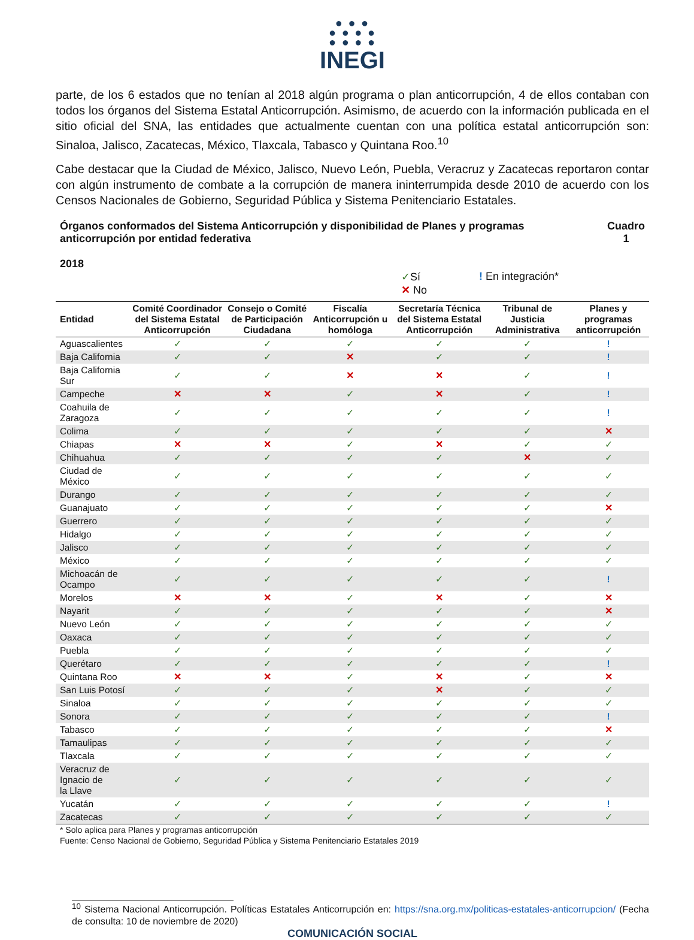● ● ●
● ● ● ●
● ● ● ●
INEGI
parte, de los 6 estados que no tenían al 2018 algún programa o plan anticorrupción, 4 de ellos contaban con todos los órganos del Sistema Estatal Anticorrupción. Asimismo, de acuerdo con la información publicada en el sitio oficial del SNA, las entidades que actualmente cuentan con una política estatal anticorrupción son: Sinaloa, Jalisco, Zacatecas, México, Tlaxcala, Tabasco y Quintana Roo.<sup>10</sup>
Cabe destacar que la Ciudad de México, Jalisco, Nuevo León, Puebla, Veracruz y Zacatecas reportaron contar con algún instrumento de combate a la corrupción de manera ininterrumpida desde 2010 de acuerdo con los Censos Nacionales de Gobierno, Seguridad Pública y Sistema Penitenciario Estatales.
Órganos conformados del Sistema Anticorrupción y disponibilidad de Planes y programas
anticorrupción por entidad federativa
2018
Cuadro
1
✓Sí
✕ No
! En integración*
| Entidad | Comité Coordinador del Sistema Estatal Anticorrupción | Consejo o Comité de Participación Ciudadana | Fiscalía Anticorrupción u homóloga | Secretaría Técnica del Sistema Estatal Anticorrupción | Tribunal de Justicia Administrativa | Planes y programas anticorrupción |
| --- | --- | --- | --- | --- | --- | --- |
| Aguascalientes | ✓ | ✓ | ✓ | ✓ | ✓ | ! |
| Baja California | ✓ | ✓ | ✕ | ✓ | ✓ | ! |
| Baja California Sur | ✓ | ✓ | ✕ | ✕ | ✓ | ! |
| Campeche | ✕ | ✕ | ✓ | ✕ | ✓ | ! |
| Coahuila de Zaragoza | ✓ | ✓ | ✓ | ✓ | ✓ | ! |
| Colima | ✓ | ✓ | ✓ | ✓ | ✓ | ✕ |
| Chiapas | ✕ | ✕ | ✓ | ✕ | ✓ | ✓ |
| Chihuahua | ✓ | ✓ | ✓ | ✓ | ✕ | ✓ |
| Ciudad de México | ✓ | ✓ | ✓ | ✓ | ✓ | ✓ |
| Durango | ✓ | ✓ | ✓ | ✓ | ✓ | ✓ |
| Guanajuato | ✓ | ✓ | ✓ | ✓ | ✓ | ✕ |
| Guerrero | ✓ | ✓ | ✓ | ✓ | ✓ | ✓ |
| Hidalgo | ✓ | ✓ | ✓ | ✓ | ✓ | ✓ |
| Jalisco | ✓ | ✓ | ✓ | ✓ | ✓ | ✓ |
| México | ✓ | ✓ | ✓ | ✓ | ✓ | ✓ |
| Michoacán de Ocampo | ✓ | ✓ | ✓ | ✓ | ✓ | ! |
| Morelos | ✕ | ✕ | ✓ | ✕ | ✓ | ✕ |
| Nayarit | ✓ | ✓ | ✓ | ✓ | ✓ | ✕ |
| Nuevo León | ✓ | ✓ | ✓ | ✓ | ✓ | ✓ |
| Oaxaca | ✓ | ✓ | ✓ | ✓ | ✓ | ✓ |
| Puebla | ✓ | ✓ | ✓ | ✓ | ✓ | ✓ |
| Querétaro | ✓ | ✓ | ✓ | ✓ | ✓ | ! |
| Quintana Roo | ✕ | ✕ | ✓ | ✕ | ✓ | ✕ |
| San Luis Potosí | ✓ | ✓ | ✓ | ✕ | ✓ | ✓ |
| Sinaloa | ✓ | ✓ | ✓ | ✓ | ✓ | ✓ |
| Sonora | ✓ | ✓ | ✓ | ✓ | ✓ | ! |
| Tabasco | ✓ | ✓ | ✓ | ✓ | ✓ | ✕ |
| Tamaulipas | ✓ | ✓ | ✓ | ✓ | ✓ | ✓ |
| Tlaxcala | ✓ | ✓ | ✓ | ✓ | ✓ | ✓ |
| Veracruz de Ignacio de la Llave | ✓ | ✓ | ✓ | ✓ | ✓ | ✓ |
| Yucatán | ✓ | ✓ | ✓ | ✓ | ✓ | ! |
| Zacatecas | ✓ | ✓ | ✓ | ✓ | ✓ | ✓ |
* Solo aplica para Planes y programas anticorrupción
Fuente: Censo Nacional de Gobierno, Seguridad Pública y Sistema Penitenciario Estatales 2019
<sup>10</sup> Sistema Nacional Anticorrupción. Políticas Estatales Anticorrupción en: https://sna.org.mx/politicas-estatales-anticorrupcion/ (Fecha de consulta: 10 de noviembre de 2020)
COMUNICACIÓN SOCIAL